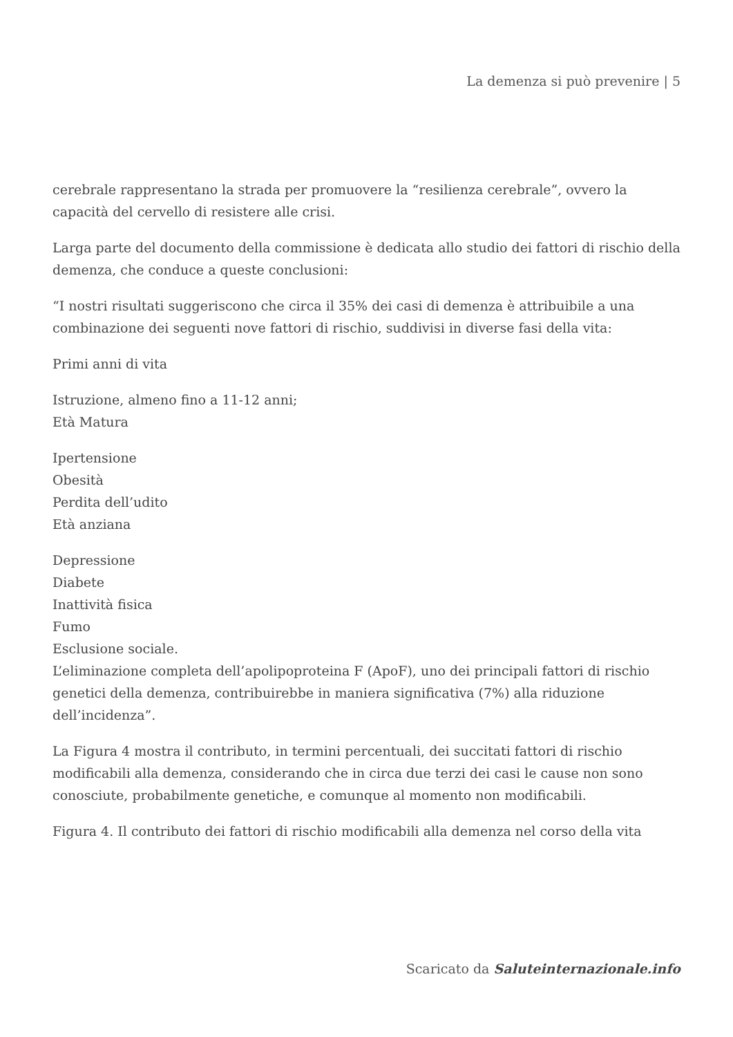La demenza si può prevenire | 5
cerebrale rappresentano la strada per promuovere la “resilienza cerebrale”, ovvero la capacità del cervello di resistere alle crisi.
Larga parte del documento della commissione è dedicata allo studio dei fattori di rischio della demenza, che conduce a queste conclusioni:
“I nostri risultati suggeriscono che circa il 35% dei casi di demenza è attribuibile a una combinazione dei seguenti nove fattori di rischio, suddivisi in diverse fasi della vita:
Primi anni di vita
Istruzione, almeno fino a 11-12 anni;
Età Matura
Ipertensione
Obesità
Perdita dell’udito
Età anziana
Depressione
Diabete
Inattività fisica
Fumo
Esclusione sociale.
L’eliminazione completa dell’apolipoproteina F (ApoF), uno dei principali fattori di rischio genetici della demenza, contribuirebbe in maniera significativa (7%) alla riduzione dell’incidenza”.
La Figura 4 mostra il contributo, in termini percentuali, dei succitati fattori di rischio modificabili alla demenza, considerando che in circa due terzi dei casi le cause non sono conosciute, probabilmente genetiche, e comunque al momento non modificabili.
Figura 4. Il contributo dei fattori di rischio modificabili alla demenza nel corso della vita
Scaricato da Saluteinternazionale.info